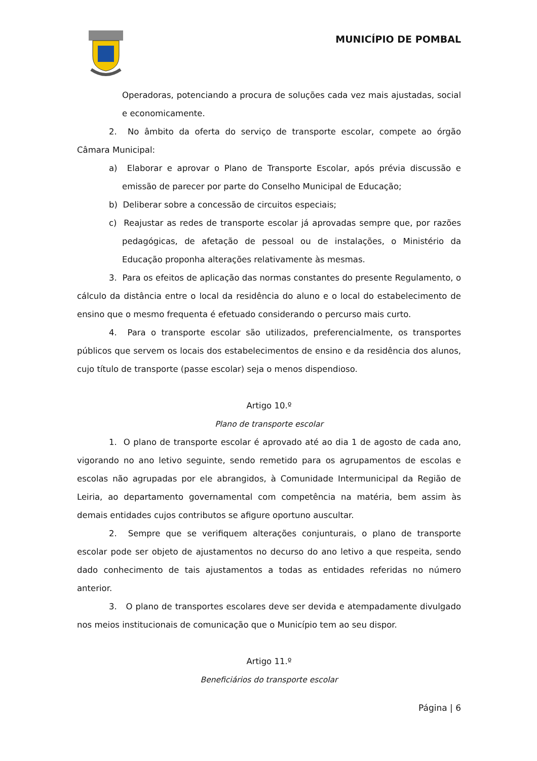MUNICÍPIO DE POMBAL
Operadoras, potenciando a procura de soluções cada vez mais ajustadas, social e economicamente.
2. No âmbito da oferta do serviço de transporte escolar, compete ao órgão Câmara Municipal:
a) Elaborar e aprovar o Plano de Transporte Escolar, após prévia discussão e emissão de parecer por parte do Conselho Municipal de Educação;
b) Deliberar sobre a concessão de circuitos especiais;
c) Reajustar as redes de transporte escolar já aprovadas sempre que, por razões pedagógicas, de afetação de pessoal ou de instalações, o Ministério da Educação proponha alterações relativamente às mesmas.
3. Para os efeitos de aplicação das normas constantes do presente Regulamento, o cálculo da distância entre o local da residência do aluno e o local do estabelecimento de ensino que o mesmo frequenta é efetuado considerando o percurso mais curto.
4. Para o transporte escolar são utilizados, preferencialmente, os transportes públicos que servem os locais dos estabelecimentos de ensino e da residência dos alunos, cujo título de transporte (passe escolar) seja o menos dispendioso.
Artigo 10.º
Plano de transporte escolar
1. O plano de transporte escolar é aprovado até ao dia 1 de agosto de cada ano, vigorando no ano letivo seguinte, sendo remetido para os agrupamentos de escolas e escolas não agrupadas por ele abrangidos, à Comunidade Intermunicipal da Região de Leiria, ao departamento governamental com competência na matéria, bem assim às demais entidades cujos contributos se afigure oportuno auscultar.
2. Sempre que se verifiquem alterações conjunturais, o plano de transporte escolar pode ser objeto de ajustamentos no decurso do ano letivo a que respeita, sendo dado conhecimento de tais ajustamentos a todas as entidades referidas no número anterior.
3. O plano de transportes escolares deve ser devida e atempadamente divulgado nos meios institucionais de comunicação que o Município tem ao seu dispor.
Artigo 11.º
Beneficiários do transporte escolar
Página | 6